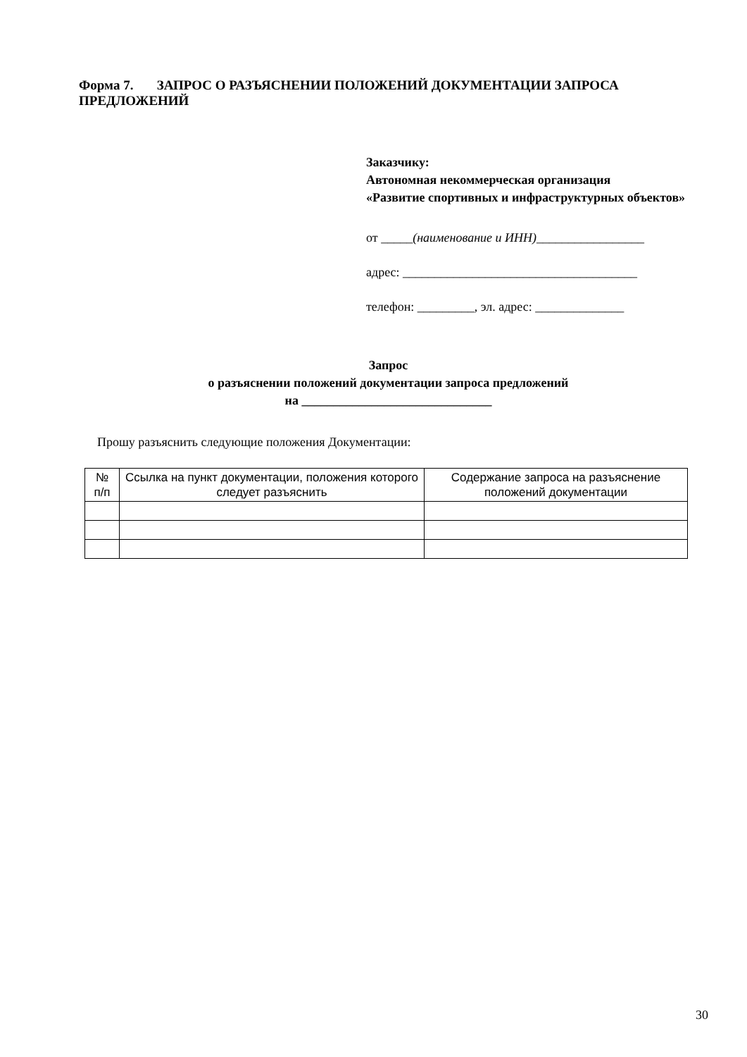Форма 7. ЗАПРОС О РАЗЪЯСНЕНИИ ПОЛОЖЕНИЙ ДОКУМЕНТАЦИИ ЗАПРОСА ПРЕДЛОЖЕНИЙ
Заказчику:
Автономная некоммерческая организация
«Развитие спортивных и инфраструктурных объектов»
от _____(наименование и ИНН)_________________
адрес: _____________________________________
телефон: _________, эл. адрес: ______________
Запрос
о разъяснении положений документации запроса предложений
на ______________________________
Прошу разъяснить следующие положения Документации:
| № п/п | Ссылка на пункт документации, положения которого следует разъяснить | Содержание запроса на разъяснение положений документации |
| --- | --- | --- |
30